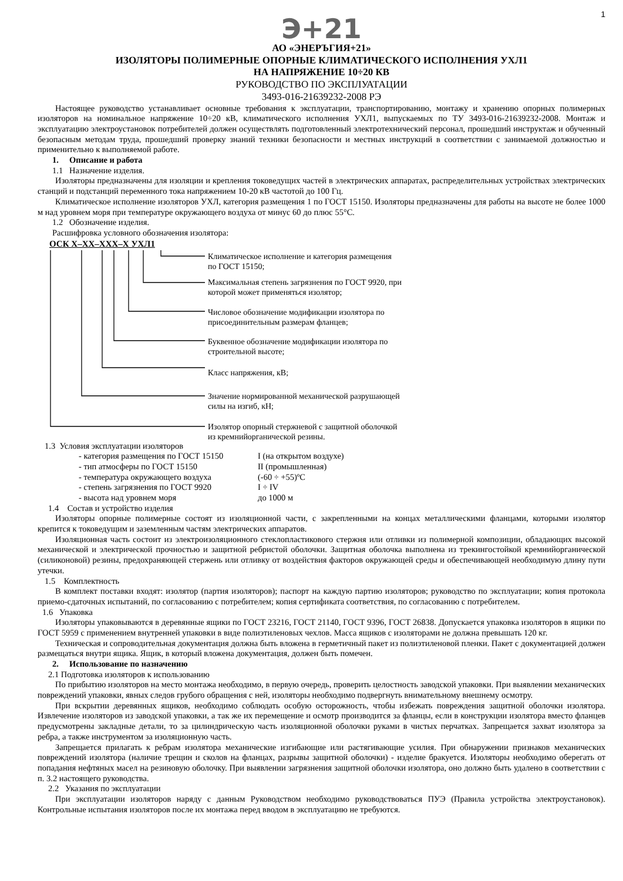1
Э+21
АО «ЭНЕРЪГИЯ+21»
ИЗОЛЯТОРЫ ПОЛИМЕРНЫЕ ОПОРНЫЕ КЛИМАТИЧЕСКОГО ИСПОЛНЕНИЯ УХЛ1
НА НАПРЯЖЕНИЕ 10÷20 КВ
РУКОВОДСТВО ПО ЭКСПЛУАТАЦИИ
3493-016-21639232-2008 РЭ
Настоящее руководство устанавливает основные требования к эксплуатации, транспортированию, монтажу и хранению опорных полимерных изоляторов на номинальное напряжение 10÷20 кВ, климатического исполнения УХЛ1, выпускаемых по ТУ 3493-016-21639232-2008. Монтаж и эксплуатацию электроустановок потребителей должен осуществлять подготовленный электротехнический персонал, прошедший инструктаж и обученный безопасным методам труда, прошедший проверку знаний техники безопасности и местных инструкций в соответствии с занимаемой должностью и применительно к выполняемой работе.
1. Описание и работа
1.1 Назначение изделия.
Изоляторы предназначены для изоляции и крепления токоведущих частей в электрических аппаратах, распределительных устройствах электрических станций и подстанций переменного тока напряжением 10-20 кВ частотой до 100 Гц.
Климатическое исполнение изоляторов УХЛ, категория размещения 1 по ГОСТ 15150. Изоляторы предназначены для работы на высоте не более 1000 м над уровнем моря при температуре окружающего воздуха от минус 60 до плюс 55°С.
1.2 Обозначение изделия.
Расшифровка условного обозначения изолятора:
ОСК Х–ХХ–ХХХ–Х УХЛ1
Климатическое исполнение и категория размещения
по ГОСТ 15150;
Максимальная степень загрязнения по ГОСТ 9920, при
которой может применяться изолятор;
Числовое обозначение модификации изолятора по
присоединительным размерам фланцев;
Буквенное обозначение модификации изолятора по
строительной высоте;
Класс напряжения, кВ;
Значение нормированной механической разрушающей
силы на изгиб, кН;
Изолятор опорный стержневой с защитной оболочкой
из кремнийорганической резины.
1.3 Условия эксплуатации изоляторов
- категория размещения по ГОСТ 15150 I (на открытом воздухе)
- тип атмосферы по ГОСТ 15150 II (промышленная)
- температура окружающего воздуха (-60 ÷ +55)ºС
- степень загрязнения по ГОСТ 9920 I ÷ IV
- высота над уровнем моря до 1000 м
1.4 Состав и устройство изделия
Изоляторы опорные полимерные состоят из изоляционной части, с закрепленными на концах металлическими фланцами, которыми изолятор крепится к токоведущим и заземленным частям электрических аппаратов.
Изоляционная часть состоит из электроизоляционного стеклопластикового стержня или отливки из полимерной композиции, обладающих высокой механической и электрической прочностью и защитной ребристой оболочки. Защитная оболочка выполнена из трекингостойкой кремнийорганической (силиконовой) резины, предохраняющей стержень или отливку от воздействия факторов окружающей среды и обеспечивающей необходимую длину пути утечки.
1.5 Комплектность
В комплект поставки входят: изолятор (партия изоляторов); паспорт на каждую партию изоляторов; руководство по эксплуатации; копия протокола приемо-сдаточных испытаний, по согласованию с потребителем; копия сертификата соответствия, по согласованию с потребителем.
1.6 Упаковка
Изоляторы упаковываются в деревянные ящики по ГОСТ 23216, ГОСТ 21140, ГОСТ 9396, ГОСТ 26838. Допускается упаковка изоляторов в ящики по ГОСТ 5959 с применением внутренней упаковки в виде полиэтиленовых чехлов. Масса ящиков с изоляторами не должна превышать 120 кг.
Техническая и сопроводительная документация должна быть вложена в герметичный пакет из полиэтиленовой пленки. Пакет с документацией должен размещаться внутри ящика. Ящик, в который вложена документация, должен быть помечен.
2. Использование по назначению
2.1 Подготовка изоляторов к использованию
По прибытию изоляторов на место монтажа необходимо, в первую очередь, проверить целостность заводской упаковки. При выявлении механических повреждений упаковки, явных следов грубого обращения с ней, изоляторы необходимо подвергнуть внимательному внешнему осмотру.
При вскрытии деревянных ящиков, необходимо соблюдать особую осторожность, чтобы избежать повреждения защитной оболочки изолятора. Извлечение изоляторов из заводской упаковки, а так же их перемещение и осмотр производится за фланцы, если в конструкции изолятора вместо фланцев предусмотрены закладные детали, то за цилиндрическую часть изоляционной оболочки руками в чистых перчатках. Запрещается захват изолятора за ребра, а также инструментом за изоляционную часть.
Запрещается прилагать к ребрам изолятора механические изгибающие или растягивающие усилия. При обнаружении признаков механических повреждений изолятора (наличие трещин и сколов на фланцах, разрывы защитной оболочки) - изделие бракуется. Изоляторы необходимо оберегать от попадания нефтяных масел на резиновую оболочку. При выявлении загрязнения защитной оболочки изолятора, оно должно быть удалено в соответствии с п. 3.2 настоящего руководства.
2.2 Указания по эксплуатации
При эксплуатации изоляторов наряду с данным Руководством необходимо руководствоваться ПУЭ (Правила устройства электроустановок). Контрольные испытания изоляторов после их монтажа перед вводом в эксплуатацию не требуются.